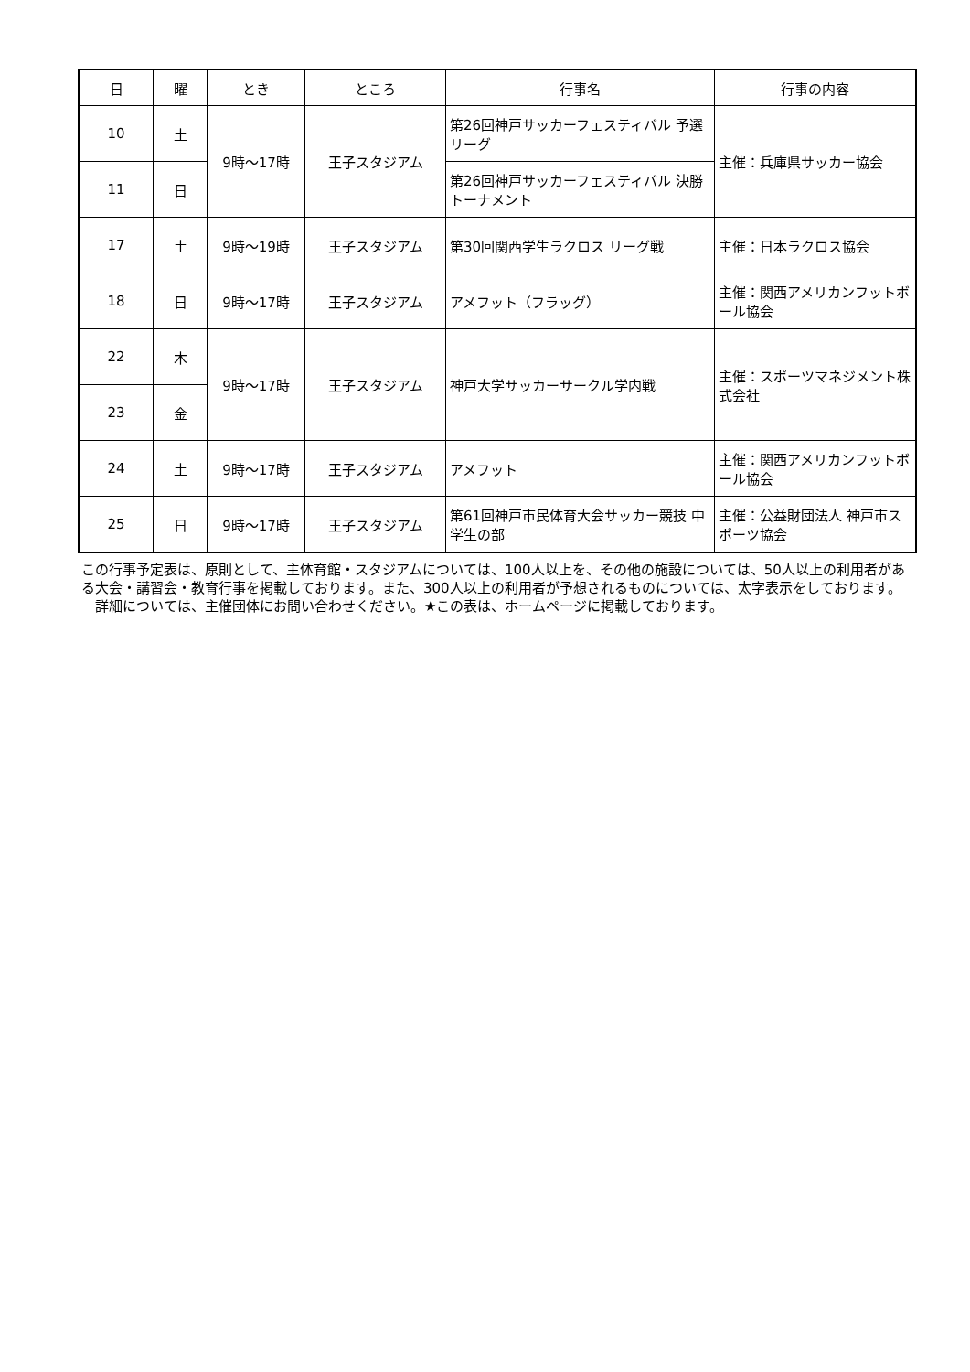| 日 | 曜 | とき | ところ | 行事名 | 行事の内容 |
| --- | --- | --- | --- | --- | --- |
| 10 | 土 | 9時～17時 | 王子スタジアム | 第26回神戸サッカーフェスティバル 予選リーグ | 主催：兵庫県サッカー協会 |
| 11 | 日 | | | 第26回神戸サッカーフェスティバル 決勝トーナメント | |
| 17 | 土 | 9時～19時 | 王子スタジアム | 第30回関西学生ラクロス リーグ戦 | 主催：日本ラクロス協会 |
| 18 | 日 | 9時～17時 | 王子スタジアム | アメフット（フラッグ） | 主催：関西アメリカンフットボール協会 |
| 22 | 木 | 9時～17時 | 王子スタジアム | 神戸大学サッカーサークル学内戦 | 主催：スポーツマネジメント株式会社 |
| 23 | 金 | | | | |
| 24 | 土 | 9時～17時 | 王子スタジアム | アメフット | 主催：関西アメリカンフットボール協会 |
| 25 | 日 | 9時～17時 | 王子スタジアム | 第61回神戸市民体育大会サッカー競技 中学生の部 | 主催：公益財団法人 神戸市スポーツ協会 |
この行事予定表は、原則として、主体育館・スタジアムについては、100人以上を、その他の施設については、50人以上の利用者がある大会・講習会・教育行事を掲載しております。また、300人以上の利用者が予想されるものについては、太字表示をしております。
　詳細については、主催団体にお問い合わせください。★この表は、ホームページに掲載しております。